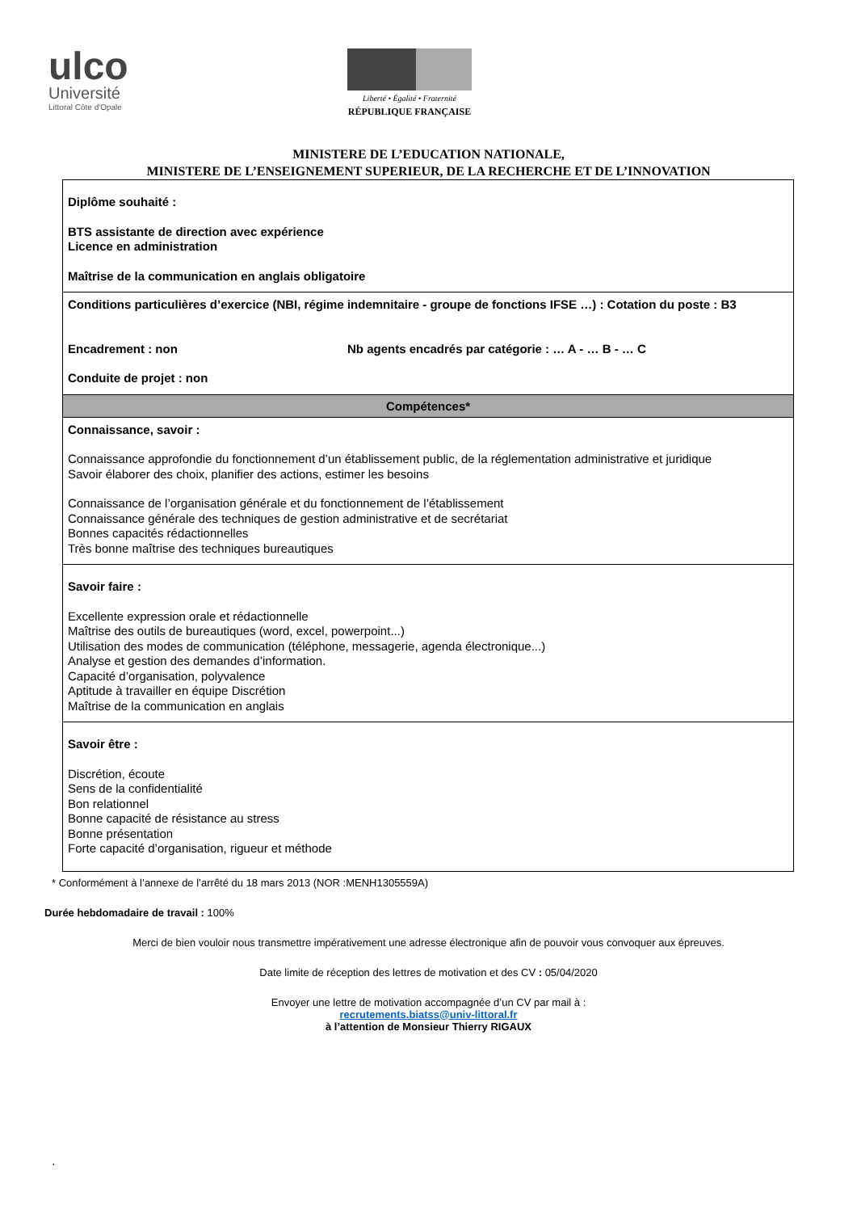ulco
Université
Littoral Côte d'Opale
Liberté • Égalité • Fraternité
RÉPUBLIQUE FRANÇAISE
MINISTERE DE L’EDUCATION NATIONALE,
MINISTERE DE L’ENSEIGNEMENT SUPERIEUR, DE LA RECHERCHE ET DE L’INNOVATION
| Diplôme souhaité : BTS assistante de direction avec expérience Licence en administration Maîtrise de la communication en anglais obligatoire |
| Conditions particulières d’exercice (NBI, régime indemnitaire - groupe de fonctions IFSE …) : Cotation du poste : B3 Encadrement : non Nb agents encadrés par catégorie : … A - … B - … C Conduite de projet : non |
| Compétences* |
| Connaissance, savoir : Connaissance approfondie du fonctionnement d’un établissement public, de la réglementation administrative et juridique Savoir élaborer des choix, planifier des actions, estimer les besoins Connaissance de l’organisation générale et du fonctionnement de l’établissement Connaissance générale des techniques de gestion administrative et de secrétariat Bonnes capacités rédactionnelles Très bonne maîtrise des techniques bureautiques |
| Savoir faire : Excellente expression orale et rédactionnelle Maîtrise des outils de bureautiques (word, excel, powerpoint...) Utilisation des modes de communication (téléphone, messagerie, agenda électronique...) Analyse et gestion des demandes d’information. Capacité d’organisation, polyvalence Aptitude à travailler en équipe Discrétion Maîtrise de la communication en anglais |
| Savoir être : Discrétion, écoute Sens de la confidentialité Bon relationnel Bonne capacité de résistance au stress Bonne présentation Forte capacité d’organisation, rigueur et méthode |
* Conformément à l’annexe de l’arrêté du 18 mars 2013 (NOR :MENH1305559A)
Durée hebdomadaire de travail : 100%
Merci de bien vouloir nous transmettre impérativement une adresse électronique afin de pouvoir vous convoquer aux épreuves.
Date limite de réception des lettres de motivation et des CV : 05/04/2020
Envoyer une lettre de motivation accompagnée d’un CV par mail à :
recrutements.biatss@univ-littoral.fr
à l’attention de Monsieur Thierry RIGAUX
.